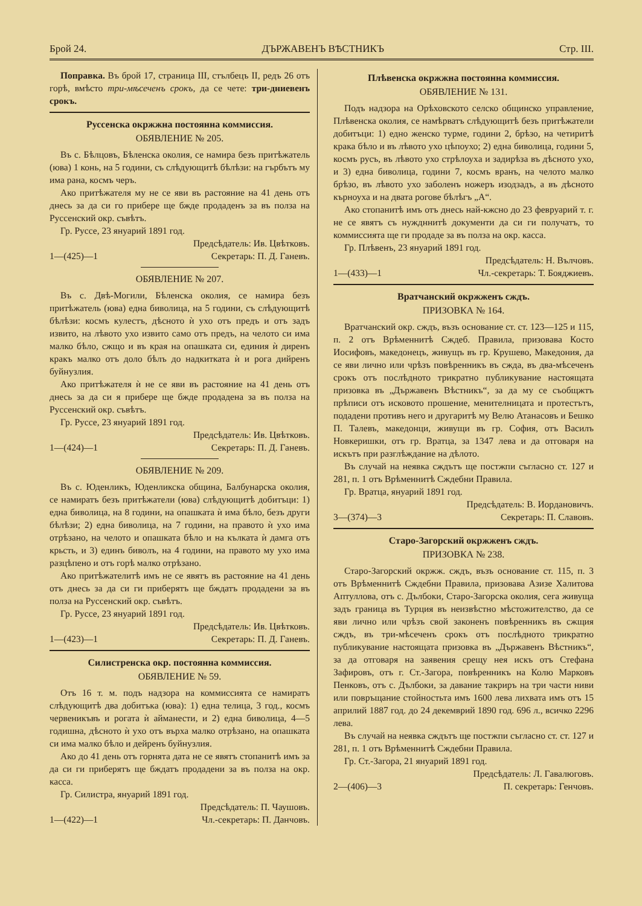Брой 24. ДЪРЖАВЕНЪ ВѢСТНИКЪ Стр. III.
Поправка. Въ брой 17, страница III, стълбецъ II, редъ 26 отъ горѣ, вмѣсто три-мѣсеченъ срокъ, да се чете: три-дниевенъ срокъ.
Руссенска окржжна постоянна коммиссия.
ОБЯВЛЕНИЕ № 205.
Въ с. Бѣлцовъ, Бѣленска околия, се намира безъ притѣжатель (юва) 1 конь, на 5 години, съ слѣдующитѣ бѣлѣзи: на гърбътъ му има рана, космъ черъ.
Ако притѣжателя му не се яви въ растояние на 41 день отъ днесь за да си го прибере ще бжде продаденъ за въ полза на Руссенский окр. съвѣтъ.
Гр. Руссе, 23 януарий 1891 год.
Предсѣдатель: Ив. Цвѣтковъ.
1—(425)—1 Секретарь: П. Д. Ганевъ.
ОБЯВЛЕНИЕ № 207.
Въ с. Двѣ-Могили, Бѣленска околия, се намира безъ притѣжатель (юва) една биволица, на 5 години, съ слѣдующитѣ бѣлѣзи: космъ кулестъ, дѣсното ѝ ухо отъ предъ и отъ задъ извито, на лѣвото ухо извито само отъ предъ, на челото си има малко бѣло, сжщо и въ края на опашката си, единия ѝ диренъ кракъ малко отъ доло бѣлъ до надкиткатa ѝ и рога дийренъ буйнузлия.
Ако притѣжателя ѝ не се яви въ растояние на 41 день отъ днесь за да си я прибере ще бжде продадена за въ полза на Руссенский окр. съвѣтъ.
Гр. Руссе, 23 януарий 1891 год.
Предсѣдатель: Ив. Цвѣтковъ.
1—(424)—1 Секретарь: П. Д. Ганевъ.
ОБЯВЛЕНИЕ № 209.
Въ с. Юденликъ, Юденликска община, Балбунарска околия, се намиратъ безъ притѣжатели (юва) слѣдующитѣ добитъци: 1) една биволица, на 8 години, на опашката ѝ има бѣло, безъ други бѣлѣзи; 2) една биволица, на 7 години, на правото ѝ ухо има отрѣзано, на челото и опашката бѣло и на кълката ѝ дамга отъ крьсть, и 3) единъ биволъ, на 4 години, на правото му ухо има разцѣпено и отъ горѣ малко отрѣзано.
Ако притѣжателитѣ имъ не се явятъ въ растояние на 41 день отъ днесь за да си ги приберятъ ще бждатъ продадени за въ полза на Руссенский окр. съвѣтъ.
Гр. Руссе, 23 януарий 1891 год.
Предсѣдатель: Ив. Цвѣтковъ.
1—(423)—1 Секретарь: П. Д. Ганевъ.
Силистренска окр. постоянна коммиссия.
ОБЯВЛЕНИЕ № 59.
Отъ 16 т. м. подъ надзора на коммиссията се намиратъ слѣдующитѣ два добитъка (юва): 1) една телица, 3 год., космъ червеникъвъ и рогата ѝ айманести, и 2) една биволица, 4—5 годишна, дѣсното ѝ ухо отъ върха малко отрѣзано, на опашката си има малко бѣло и дейренъ буйнузлия.
Ако до 41 день отъ горнята дата не се явятъ стопанитѣ имъ за да си ги приберятъ ще бждатъ продадени за въ полза на окр. касса.
Гр. Силистра, януарий 1891 год.
Предсѣдатель: П. Чаушовъ.
1—(422)—1 Чл.-секретарь: П. Данчовъ.
Плѣвенска окржжна постоянна коммиссия.
ОБЯВЛЕНИЕ № 131.
Подъ надзора на Орѣховското селско общинско управление, Плѣвенска околия, се намѣрватъ слѣдующитѣ безъ притѣжатели добитъци: 1) едно женско турме, години 2, брѣзо, на четиритѣ крака бѣло и въ лѣвото ухо цѣпоухо; 2) една биволица, години 5, космъ русъ, въ лѣвото ухо стрѣлоуха и задирѣза въ дѣсното ухо, и 3) една биволица, години 7, космъ вранъ, на челото малко брѣзо, въ лѣвото ухо заболенъ ножеръ изодзадъ, а въ дѣсното кърноуха и на двата рогове бѣлѣгъ „А“.
Ако стопанитѣ имъ отъ днесь най-кжсно до 23 февруарий т. г. не се явятъ съ нуждннитѣ документи да си ги получатъ, то коммиссията ще ги продаде за въ полза на окр. касса.
Гр. Плѣвенъ, 23 януарий 1891 год.
Предсѣдатель: Н. Вълчовъ.
1—(433)—1 Чл.-секретарь: Т. Бояджиевъ.
Вратчанский окржженъ сждъ.
ПРИЗОВКА № 164.
Вратчанский окр. сждъ, възъ основание ст. ст. 123—125 и 115, п. 2 отъ Врѣменнитѣ Сждеб. Правила, призовава Косто Иосифовъ, македонецъ, живущъ въ гр. Крушево, Македония, да се яви лично или чрѣзъ повѣренникъ въ сжда, въ два-мѣсеченъ срокъ отъ послѣдното трикратно публикувание настоящата призовка въ „Държавенъ Вѣстникъ“, за да му се съобщжтъ прѣписи отъ исковото прошение, менителницата и протестътъ, подадени противъ него и другаритѣ му Велю Атанасовъ и Бешко П. Талевъ, македонци, живущи въ гр. София, отъ Василъ Новкеришки, отъ гр. Вратца, за 1347 лева и да отговаря на искътъ при разглѣждание на дѣлото.
Въ случай на неявка сждътъ ще постжпи съгласно ст. 127 и 281, п. 1 отъ Врѣменнитѣ Сждебни Правила.
Гр. Вратца, януарий 1891 год.
Предсѣдатель: В. Иордановичъ.
3—(374)—3 Секретарь: П. Славовъ.
Старо-Загорский окржженъ сждъ.
ПРИЗОВКА № 238.
Старо-Загорский окржж. сждъ, възъ основание ст. 115, п. 3 отъ Врѣменнитѣ Сждебни Правила, призовава Азизе Халитова Аптуллова, отъ с. Дълбоки, Старо-Загорска околия, сега живуща задъ граница въ Турция въ неизвѣстно мѣстожителство, да се яви лично или чрѣзъ свой законенъ повѣренникъ въ сжщия сждъ, въ три-мѣсеченъ срокъ отъ послѣдното трикратно публикувание настоящата призовка въ „Държавенъ Вѣстникъ“, за да отговаря на заявения срещу нея искъ отъ Стефана Зафировъ, отъ г. Ст.-Загора, повѣренникъ на Колю Марковъ Пенковъ, отъ с. Дълбоки, за давание такриръ на три части ниви или повръщание стойностьта имъ 1600 лева лихвата имъ отъ 15 априлий 1887 год. до 24 декемврий 1890 год. 696 л., всичко 2296 лева.
Въ случай на неявка сждътъ ще постжпи съгласно ст. ст. 127 и 281, п. 1 отъ Врѣменнитѣ Сждебни Правила.
Гр. Ст.-Загора, 21 януарий 1891 год.
Предсѣдатель: Л. Гавалюговъ.
2—(406)—3 П. секретарь: Генчовъ.